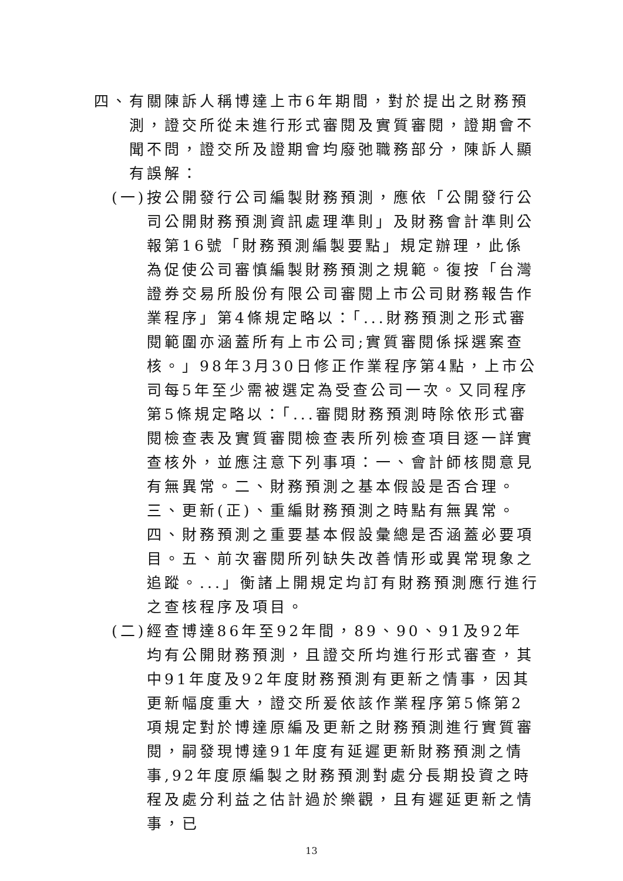四、有關陳訴人稱博達上市6年期間，對於提出之財務預測，證交所從未進行形式審閱及實質審閱，證期會不聞不問，證交所及證期會均廢弛職務部分，陳訴人顯有誤解：
(一)按公開發行公司編製財務預測，應依「公開發行公司公開財務預測資訊處理準則」及財務會計準則公報第16號「財務預測編製要點」規定辦理，此係為促使公司審慎編製財務預測之規範。復按「台灣證券交易所股份有限公司審閱上市公司財務報告作業程序」第4條規定略以：「...財務預測之形式審閱範圍亦涵蓋所有上市公司;實質審閱係採選案查核。」98年3月30日修正作業程序第4點，上市公司每5年至少需被選定為受查公司一次。又同程序第5條規定略以：「...審閱財務預測時除依形式審閱檢查表及實質審閱檢查表所列檢查項目逐一詳實查核外，並應注意下列事項：一、會計師核閱意見有無異常。二、財務預測之基本假設是否合理。三、更新(正)、重編財務預測之時點有無異常。四、財務預測之重要基本假設彙總是否涵蓋必要項目。五、前次審閱所列缺失改善情形或異常現象之追蹤。...」衡諸上開規定均訂有財務預測應行進行之查核程序及項目。
(二)經查博達86年至92年間，89、90、91及92年均有公開財務預測，且證交所均進行形式審查，其中91年度及92年度財務預測有更新之情事，因其更新幅度重大，證交所爰依該作業程序第5條第2項規定對於博達原編及更新之財務預測進行實質審閱，嗣發現博達91年度有延遲更新財務預測之情事,92年度原編製之財務預測對處分長期投資之時程及處分利益之估計過於樂觀，且有遲延更新之情事，已
13